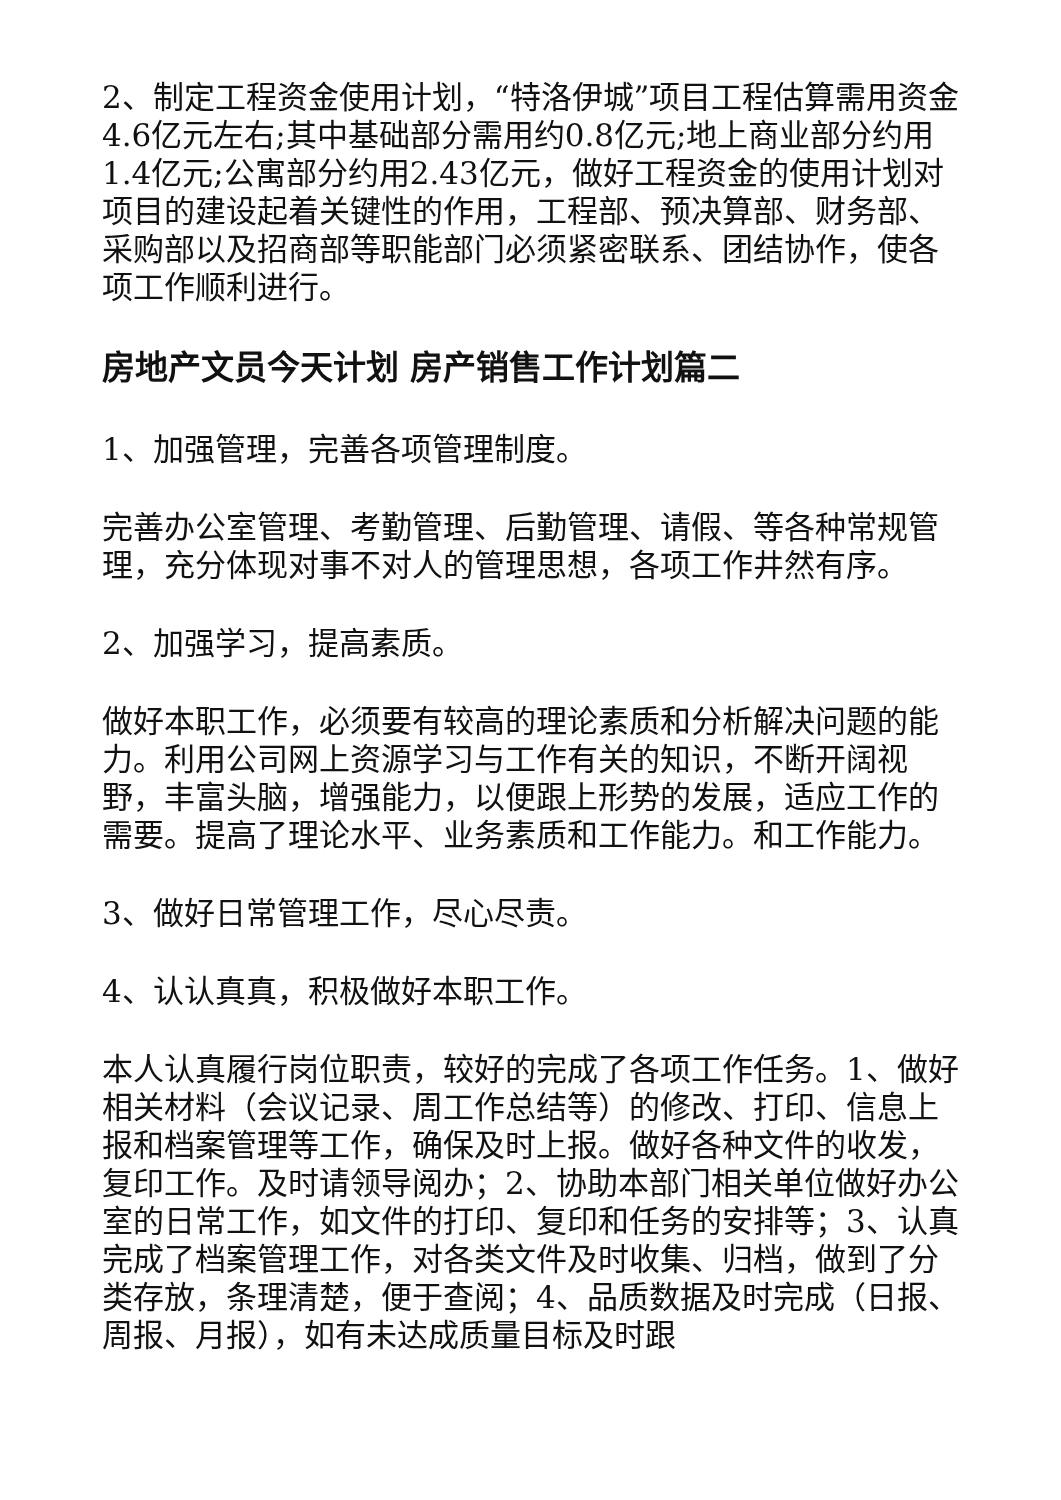2、制定工程资金使用计划，“特洛伊城”项目工程估算需用资金4.6亿元左右;其中基础部分需用约0.8亿元;地上商业部分约用1.4亿元;公寓部分约用2.43亿元，做好工程资金的使用计划对项目的建设起着关键性的作用，工程部、预决算部、财务部、采购部以及招商部等职能部门必须紧密联系、团结协作，使各项工作顺利进行。
房地产文员今天计划 房产销售工作计划篇二
1、加强管理，完善各项管理制度。
完善办公室管理、考勤管理、后勤管理、请假、等各种常规管理，充分体现对事不对人的管理思想，各项工作井然有序。
2、加强学习，提高素质。
做好本职工作，必须要有较高的理论素质和分析解决问题的能力。利用公司网上资源学习与工作有关的知识，不断开阔视野，丰富头脑，增强能力，以便跟上形势的发展，适应工作的需要。提高了理论水平、业务素质和工作能力。和工作能力。
3、做好日常管理工作，尽心尽责。
4、认认真真，积极做好本职工作。
本人认真履行岗位职责，较好的完成了各项工作任务。1、做好相关材料（会议记录、周工作总结等）的修改、打印、信息上报和档案管理等工作，确保及时上报。做好各种文件的收发，复印工作。及时请领导阅办；2、协助本部门相关单位做好办公室的日常工作，如文件的打印、复印和任务的安排等；3、认真完成了档案管理工作，对各类文件及时收集、归档，做到了分类存放，条理清楚，便于查阅；4、品质数据及时完成（日报、周报、月报），如有未达成质量目标及时跟